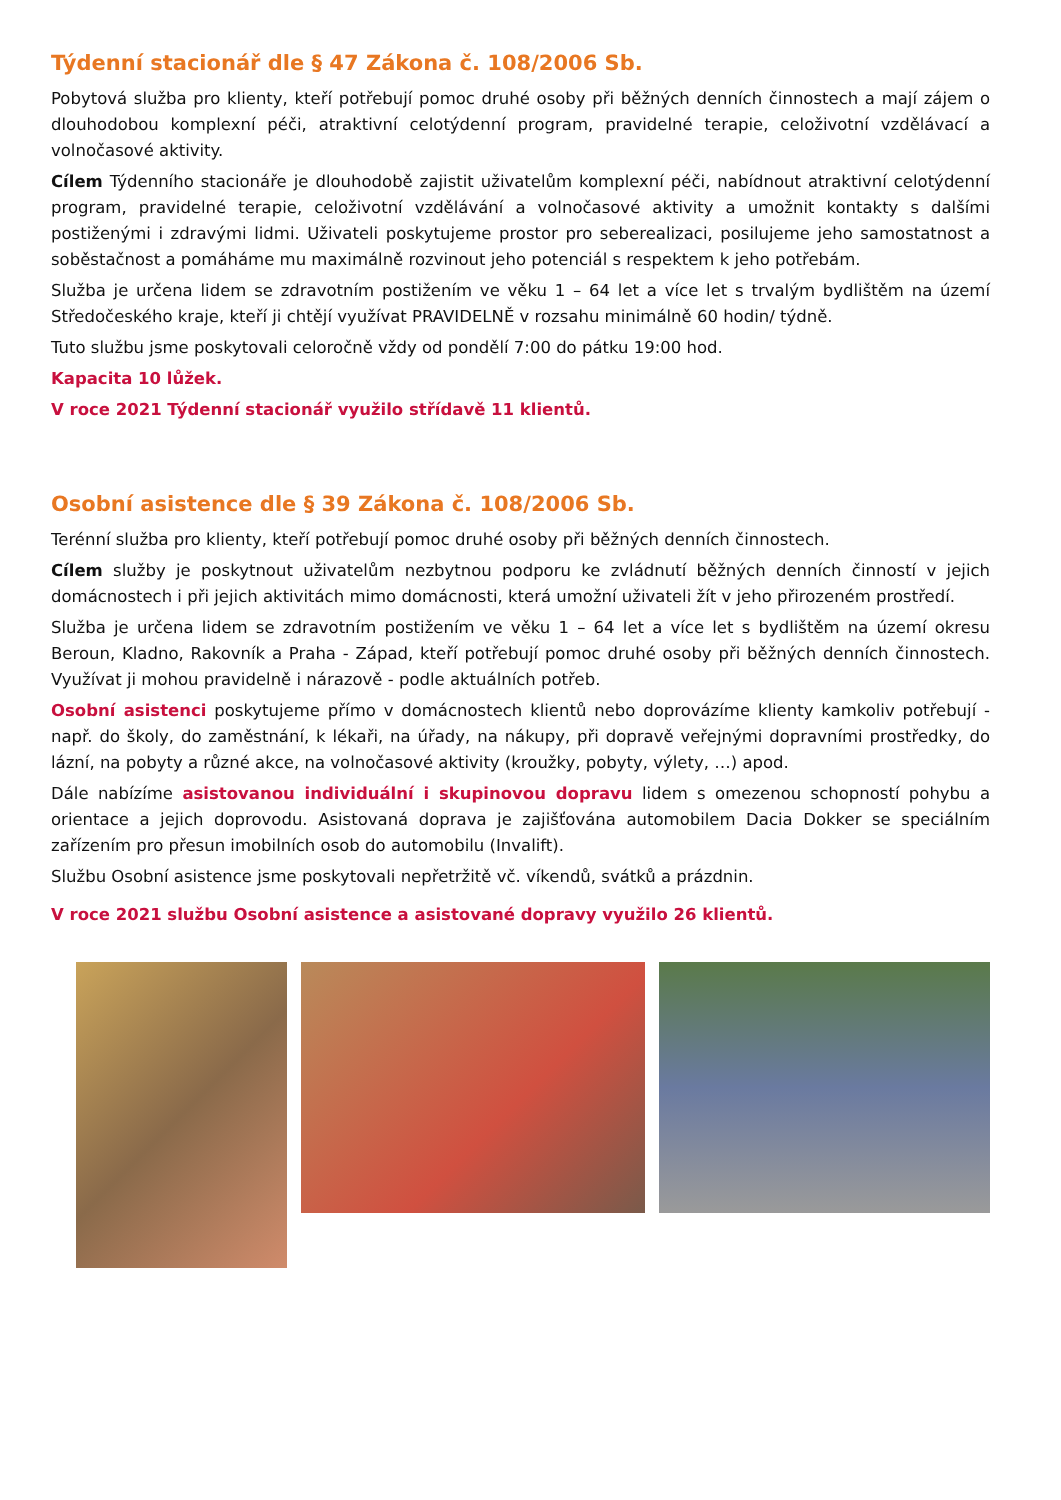Týdenní stacionář dle § 47 Zákona č. 108/2006 Sb.
Pobytová služba pro klienty, kteří potřebují pomoc druhé osoby při běžných denních činnostech a mají zájem o dlouhodobou komplexní péči, atraktivní celotýdenní program, pravidelné terapie, celoživotní vzdělávací a volnočasové aktivity.
Cílem Týdenního stacionáře je dlouhodobě zajistit uživatelům komplexní péči, nabídnout atraktivní celotýdenní program, pravidelné terapie, celoživotní vzdělávání a volnočasové aktivity a umožnit kontakty s dalšími postiženými i zdravými lidmi. Uživateli poskytujeme prostor pro seberealizaci, posilujeme jeho samostatnost a soběstačnost a pomáháme mu maximálně rozvinout jeho potenciál s respektem k jeho potřebám.
Služba je určena lidem se zdravotním postižením ve věku 1 – 64 let a více let s trvalým bydlištěm na území Středočeského kraje, kteří ji chtějí využívat PRAVIDELNĚ v rozsahu minimálně 60 hodin/ týdně.
Tuto službu jsme poskytovali celoročně vždy od pondělí 7:00 do pátku 19:00 hod.
Kapacita 10 lůžek.
V roce 2021 Týdenní stacionář využilo střídavě 11 klientů.
Osobní asistence dle § 39 Zákona č. 108/2006 Sb.
Terénní služba pro klienty, kteří potřebují pomoc druhé osoby při běžných denních činnostech.
Cílem služby je poskytnout uživatelům nezbytnou podporu ke zvládnutí běžných denních činností v jejich domácnostech i při jejich aktivitách mimo domácnosti, která umožní uživateli žít v jeho přirozeném prostředí.
Služba je určena lidem se zdravotním postižením ve věku 1 – 64 let a více let s bydlištěm na území okresu Beroun, Kladno, Rakovník a Praha - Západ, kteří potřebují pomoc druhé osoby při běžných denních činnostech. Využívat ji mohou pravidelně i nárazově - podle aktuálních potřeb.
Osobní asistenci poskytujeme přímo v domácnostech klientů nebo doprovázíme klienty kamkoliv potřebují - např. do školy, do zaměstnání, k lékaři, na úřady, na nákupy, při dopravě veřejnými dopravními prostředky, do lázní, na pobyty a různé akce, na volnočasové aktivity (kroužky, pobyty, výlety, …) apod.
Dále nabízíme asistovanou individuální i skupinovou dopravu lidem s omezenou schopností pohybu a orientace a jejich doprovodu. Asistovaná doprava je zajišťována automobilem Dacia Dokker se speciálním zařízením pro přesun imobilních osob do automobilu (Invalift).
Službu Osobní asistence jsme poskytovali nepřetržitě vč. víkendů, svátků a prázdnin.
V roce 2021 službu Osobní asistence a asistované dopravy využilo 26 klientů.